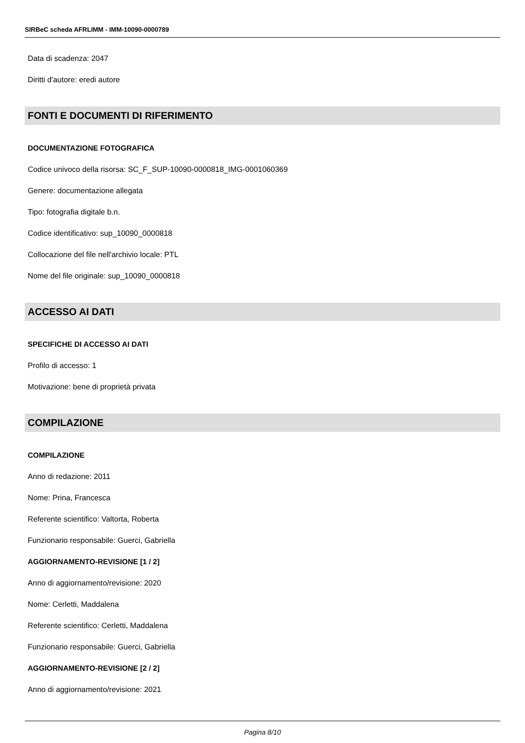SIRBeC scheda AFRLIMM - IMM-10090-0000789
Data di scadenza: 2047
Diritti d'autore: eredi autore
FONTI E DOCUMENTI DI RIFERIMENTO
DOCUMENTAZIONE FOTOGRAFICA
Codice univoco della risorsa: SC_F_SUP-10090-0000818_IMG-0001060369
Genere: documentazione allegata
Tipo: fotografia digitale b.n.
Codice identificativo: sup_10090_0000818
Collocazione del file nell'archivio locale: PTL
Nome del file originale: sup_10090_0000818
ACCESSO AI DATI
SPECIFICHE DI ACCESSO AI DATI
Profilo di accesso: 1
Motivazione: bene di proprietà privata
COMPILAZIONE
COMPILAZIONE
Anno di redazione: 2011
Nome: Prina, Francesca
Referente scientifico: Valtorta, Roberta
Funzionario responsabile: Guerci, Gabriella
AGGIORNAMENTO-REVISIONE [1 / 2]
Anno di aggiornamento/revisione: 2020
Nome: Cerletti, Maddalena
Referente scientifico: Cerletti, Maddalena
Funzionario responsabile: Guerci, Gabriella
AGGIORNAMENTO-REVISIONE [2 / 2]
Anno di aggiornamento/revisione: 2021
Pagina 8/10